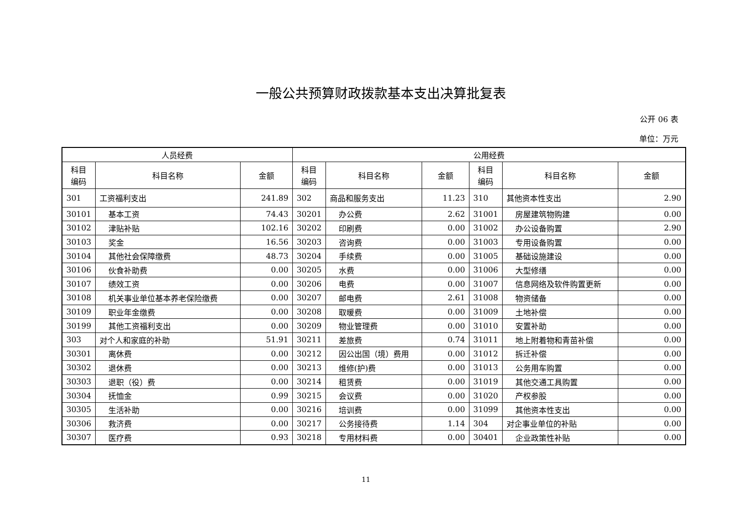一般公共预算财政拨款基本支出决算批复表
公开 06 表
单位：万元
| 人员经费 | | | 公用经费 | | | | | |
| --- | --- | --- | --- | --- | --- | --- | --- | --- |
| 科目 编码 | 科目名称 | 金额 | 科目 编码 | 科目名称 | 金额 | 科目 编码 | 科目名称 | 金额 |
| 301 | 工资福利支出 | 241.89 | 302 | 商品和服务支出 | 11.23 | 310 | 其他资本性支出 | 2.90 |
| 30101 | 基本工资 | 74.43 | 30201 | 办公费 | 2.62 | 31001 | 房屋建筑物购建 | 0.00 |
| 30102 | 津贴补贴 | 102.16 | 30202 | 印刷费 | 0.00 | 31002 | 办公设备购置 | 2.90 |
| 30103 | 奖金 | 16.56 | 30203 | 咨询费 | 0.00 | 31003 | 专用设备购置 | 0.00 |
| 30104 | 其他社会保障缴费 | 48.73 | 30204 | 手续费 | 0.00 | 31005 | 基础设施建设 | 0.00 |
| 30106 | 伙食补助费 | 0.00 | 30205 | 水费 | 0.00 | 31006 | 大型修缮 | 0.00 |
| 30107 | 绩效工资 | 0.00 | 30206 | 电费 | 0.00 | 31007 | 信息网络及软件购置更新 | 0.00 |
| 30108 | 机关事业单位基本养老保险缴费 | 0.00 | 30207 | 邮电费 | 2.61 | 31008 | 物资储备 | 0.00 |
| 30109 | 职业年金缴费 | 0.00 | 30208 | 取暖费 | 0.00 | 31009 | 土地补偿 | 0.00 |
| 30199 | 其他工资福利支出 | 0.00 | 30209 | 物业管理费 | 0.00 | 31010 | 安置补助 | 0.00 |
| 303 | 对个人和家庭的补助 | 51.91 | 30211 | 差旅费 | 0.74 | 31011 | 地上附着物和青苗补偿 | 0.00 |
| 30301 | 离休费 | 0.00 | 30212 | 因公出国（境）费用 | 0.00 | 31012 | 拆迁补偿 | 0.00 |
| 30302 | 退休费 | 0.00 | 30213 | 维修(护)费 | 0.00 | 31013 | 公务用车购置 | 0.00 |
| 30303 | 退职（役）费 | 0.00 | 30214 | 租赁费 | 0.00 | 31019 | 其他交通工具购置 | 0.00 |
| 30304 | 抚恤金 | 0.99 | 30215 | 会议费 | 0.00 | 31020 | 产权参股 | 0.00 |
| 30305 | 生活补助 | 0.00 | 30216 | 培训费 | 0.00 | 31099 | 其他资本性支出 | 0.00 |
| 30306 | 救济费 | 0.00 | 30217 | 公务接待费 | 1.14 | 304 | 对企事业单位的补贴 | 0.00 |
| 30307 | 医疗费 | 0.93 | 30218 | 专用材料费 | 0.00 | 30401 | 企业政策性补贴 | 0.00 |
11